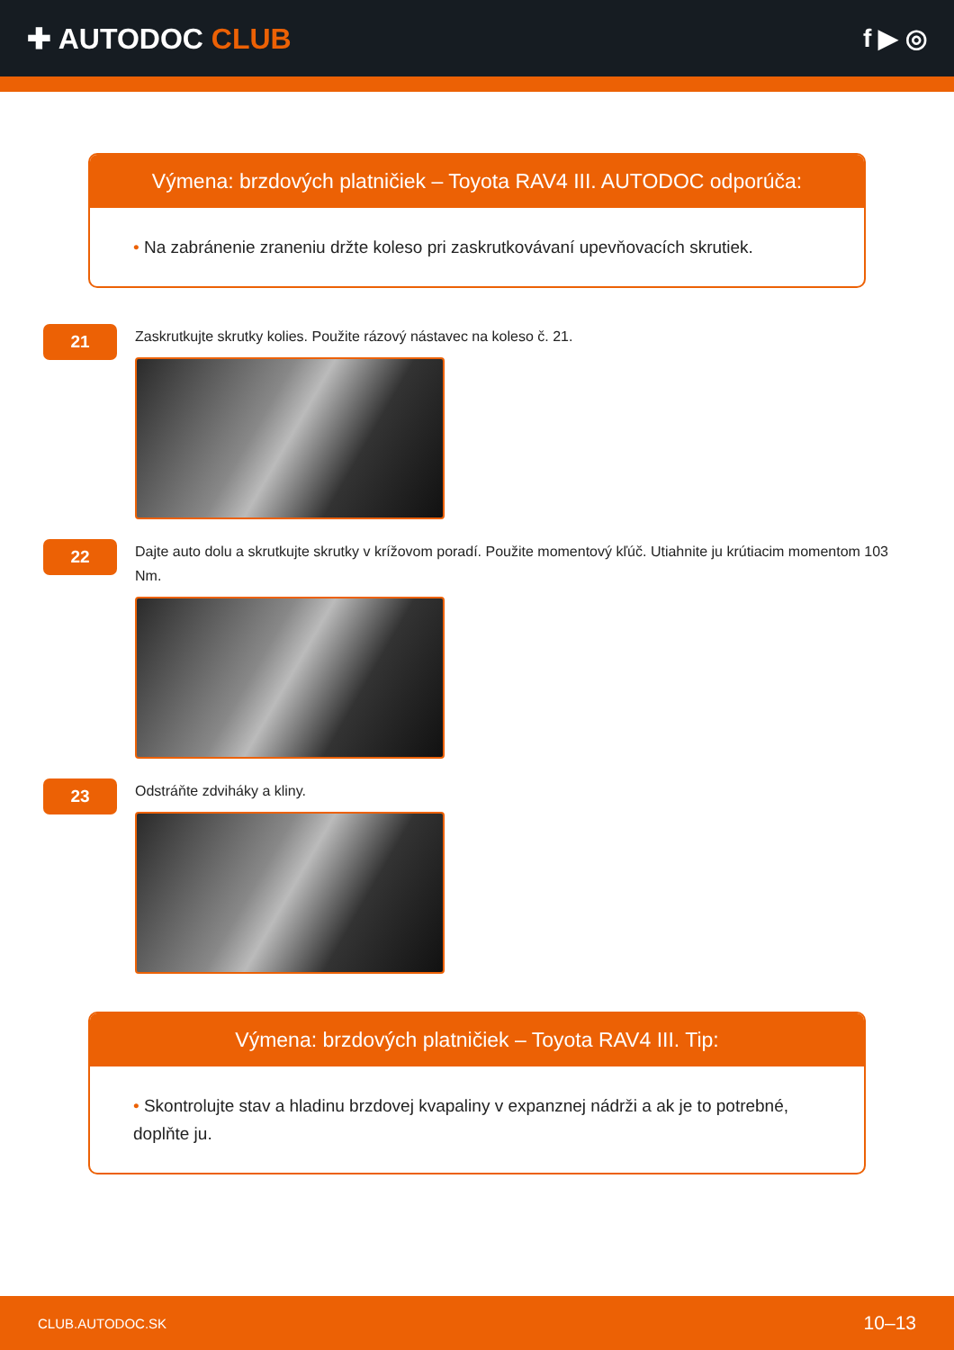✚ AUTODOC CLUB f ▶ ◎
Výmena: brzdových platničiek – Toyota RAV4 III. AUTODOC odporúča:
• Na zabránenie zraneniu držte koleso pri zaskrutkovávaní upevňovacích skrutiek.
21
Zaskrutkujte skrutky kolies. Použite rázový nástavec na koleso č. 21.
22
Dajte auto dolu a skrutkujte skrutky v krížovom poradí. Použite momentový kľúč. Utiahnite ju krútiacim momentom 103 Nm.
23
Odstráňte zdviháky a kliny.
Výmena: brzdových platničiek – Toyota RAV4 III. Tip:
• Skontrolujte stav a hladinu brzdovej kvapaliny v expanznej nádrži a ak je to potrebné, doplňte ju.
CLUB.AUTODOC.SK 10–13